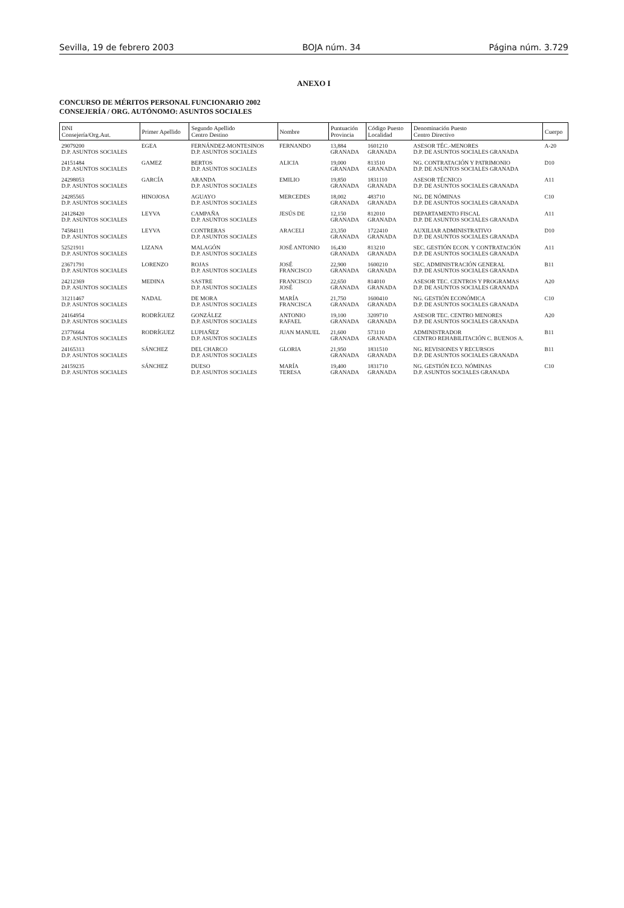Sevilla, 19 de febrero 2003 BOJA núm. 34 Página núm. 3.729
ANEXO I
CONCURSO DE MÉRITOS PERSONAL FUNCIONARIO 2002
CONSEJERÍA / ORG. AUTÓNOMO: ASUNTOS SOCIALES
| DNI Consejería/Org.Aut. | Primer Apellido | Segundo Apellido Centro Destino | Nombre | Puntuación Provincia | Código Puesto Localidad | Denominación Puesto Centro Directivo | Cuerpo |
| --- | --- | --- | --- | --- | --- | --- | --- |
| 29079200 D.P. ASUNTOS SOCIALES | EGEA | FERNÁNDEZ-MONTESINOS D.P. ASUNTOS SOCIALES | FERNANDO | 13,884 GRANADA | 1601210 GRANADA | ASESOR TÉC.-MENORES D.P. DE ASUNTOS SOCIALES GRANADA | A-20 |
| 24151484 D.P. ASUNTOS SOCIALES | GAMEZ | BERTOS D.P. ASUNTOS SOCIALES | ALICIA | 19,000 GRANADA | 813510 GRANADA | NG. CONTRATACIÓN Y PATRIMONIO D.P. DE ASUNTOS SOCIALES GRANADA | D10 |
| 24298053 D.P. ASUNTOS SOCIALES | GARCÍA | ARANDA D.P. ASUNTOS SOCIALES | EMILIO | 19,850 GRANADA | 1831110 GRANADA | ASESOR TÉCNICO D.P. DE ASUNTOS SOCIALES GRANADA | A11 |
| 24285565 D.P. ASUNTOS SOCIALES | HINOJOSA | AGUAYO D.P. ASUNTOS SOCIALES | MERCEDES | 18,002 GRANADA | 483710 GRANADA | NG. DE NÓMINAS D.P. DE ASUNTOS SOCIALES GRANADA | C10 |
| 24128420 D.P. ASUNTOS SOCIALES | LEYVA | CAMPAÑA D.P. ASUNTOS SOCIALES | JESÚS DE | 12,150 GRANADA | 812010 GRANADA | DEPARTAMENTO FISCAL D.P. DE ASUNTOS SOCIALES GRANADA | A11 |
| 74584111 D.P. ASUNTOS SOCIALES | LEYVA | CONTRERAS D.P. ASUNTOS SOCIALES | ARACELI | 23,350 GRANADA | 1722410 GRANADA | AUXILIAR ADMINISTRATIVO D.P. DE ASUNTOS SOCIALES GRANADA | D10 |
| 52521911 D.P. ASUNTOS SOCIALES | LIZANA | MALAGÓN D.P. ASUNTOS SOCIALES | JOSÉ ANTONIO | 16,430 GRANADA | 813210 GRANADA | SEC. GESTIÓN ECON. Y CONTRATACIÓN D.P. DE ASUNTOS SOCIALES GRANADA | A11 |
| 23671791 D.P. ASUNTOS SOCIALES | LORENZO | ROJAS D.P. ASUNTOS SOCIALES | JOSÉ FRANCISCO | 22,900 GRANADA | 1600210 GRANADA | SEC. ADMINISTRACIÓN GENERAL D.P. DE ASUNTOS SOCIALES GRANADA | B11 |
| 24212369 D.P. ASUNTOS SOCIALES | MEDINA | SASTRE D.P. ASUNTOS SOCIALES | FRANCISCO JOSÉ | 22,650 GRANADA | 814010 GRANADA | ASESOR TEC. CENTROS Y PROGRAMAS D.P. DE ASUNTOS SOCIALES GRANADA | A20 |
| 31211467 D.P. ASUNTOS SOCIALES | NADAL | DE MORA D.P. ASUNTOS SOCIALES | MARÍA FRANCISCA | 21,750 GRANADA | 1600410 GRANADA | NG. GESTIÓN ECONÓMICA D.P. DE ASUNTOS SOCIALES GRANADA | C10 |
| 24164954 D.P. ASUNTOS SOCIALES | RODRÍGUEZ | GONZÁLEZ D.P. ASUNTOS SOCIALES | ANTONIO RAFAEL | 19,100 GRANADA | 3209710 GRANADA | ASESOR TEC. CENTRO MENORES D.P. DE ASUNTOS SOCIALES GRANADA | A20 |
| 23776664 D.P. ASUNTOS SOCIALES | RODRÍGUEZ | LUPIAÑEZ D.P. ASUNTOS SOCIALES | JUAN MANUEL | 21,600 GRANADA | 573110 GRANADA | ADMINISTRADOR CENTRO REHABILITACIÓN C. BUENOS A. | B11 |
| 24165313 D.P. ASUNTOS SOCIALES | SÁNCHEZ | DEL CHARCO D.P. ASUNTOS SOCIALES | GLORIA | 21,950 GRANADA | 1831510 GRANADA | NG. REVISIONES Y RECURSOS D.P. DE ASUNTOS SOCIALES GRANADA | B11 |
| 24159235 D.P. ASUNTOS SOCIALES | SÁNCHEZ | DUESO D.P. ASUNTOS SOCIALES | MARÍA TERESA | 19,400 GRANADA | 1831710 GRANADA | NG. GESTIÓN ECO. NÓMINAS D.P. ASUNTOS SOCIALES GRANADA | C10 |